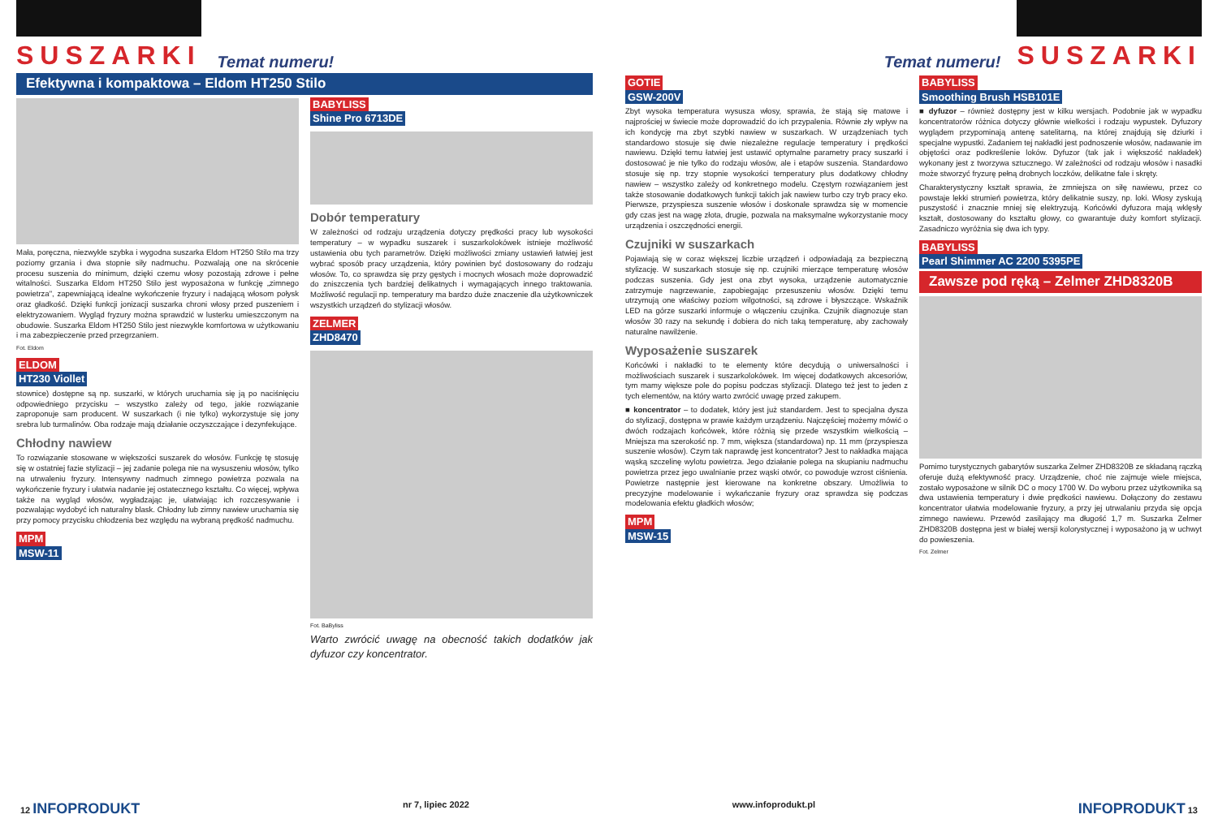SUSZARKI
Temat numeru!
Efektywna i kompaktowa – Eldom HT250 Stilo
Mała, poręczna, niezwykle szybka i wygodna suszarka Eldom HT250 Stilo ma trzy poziomy grzania i dwa stopnie siły nadmuchu. Pozwalają one na skrócenie procesu suszenia do minimum, dzięki czemu włosy pozostają zdrowe i pełne witalności. Suszarka Eldom HT250 Stilo jest wyposażona w funkcję „zimnego powietrza", zapewniającą idealne wykończenie fryzury i nadającą włosom połysk oraz gładkość. Dzięki funkcji jonizacji suszarka chroni włosy przed puszeniem i elektryzowaniem. Wygląd fryzury można sprawdzić w lusterku umieszczonym na obudowie. Suszarka Eldom HT250 Stilo jest niezwykle komfortowa w użytkowaniu i ma zabezpieczenie przed przegrzaniem.
Fot. Eldom
ELDOM HT230 Viollet
stownice) dostępne są np. suszarki, w których uruchamia się ją po naciśnięciu odpowiedniego przycisku – wszystko zależy od tego, jakie rozwiązanie zaproponuje sam producent. W suszarkach (i nie tylko) wykorzystuje się jony srebra lub turmalinów. Oba rodzaje mają działanie oczyszczające i dezynfekujące.
Chłodny nawiew
To rozwiązanie stosowane w większości suszarek do włosów. Funkcję tę stosuję się w ostatniej fazie stylizacji – jej zadanie polega nie na wysuszeniu włosów, tylko na utrwaleniu fryzury. Intensywny nadmuch zimnego powietrza pozwala na wykończenie fryzury i ułatwia nadanie jej ostatecznego kształtu. Co więcej, wpływa także na wygląd włosów, wygładzając je, ułatwiając ich rozczesywanie i pozwalając wydobyć ich naturalny blask. Chłodny lub zimny nawiew uruchamia się przy pomocy przycisku chłodzenia bez względu na wybraną prędkość nadmuchu.
MPM MSW-11
BABYLISS Shine Pro 6713DE
Dobór temperatury
W zależności od rodzaju urządzenia dotyczy prędkości pracy lub wysokości temperatury – w wypadku suszarek i suszarkolokówek istnieje możliwość ustawienia obu tych parametrów. Dzięki możliwości zmiany ustawień łatwiej jest wybrać sposób pracy urządzenia, który powinien być dostosowany do rodzaju włosów. To, co sprawdza się przy gęstych i mocnych włosach może doprowadzić do zniszczenia tych bardziej delikatnych i wymagających innego traktowania. Możliwość regulacji np. temperatury ma bardzo duże znaczenie dla użytkowniczek wszystkich urządzeń do stylizacji włosów.
ZELMER ZHD8470
Fot. BaByliss
Warto zwrócić uwagę na obecność takich dodatków jak dyfuzor czy koncentrator.
Temat numeru!
SUSZARKI
GOTIE GSW-200V
Zbyt wysoka temperatura wysusza włosy, sprawia, że stają się matowe i najprościej w świecie może doprowadzić do ich przypalenia. Równie zły wpływ na ich kondycję ma zbyt szybki nawiew w suszarkach. W urządzeniach tych standardowo stosuje się dwie niezależne regulacje temperatury i prędkości nawiewu. Dzięki temu łatwiej jest ustawić optymalne parametry pracy suszarki i dostosować je nie tylko do rodzaju włosów, ale i etapów suszenia. Standardowo stosuje się np. trzy stopnie wysokości temperatury plus dodatkowy chłodny nawiew – wszystko zależy od konkretnego modelu. Częstym rozwiązaniem jest także stosowanie dodatkowych funkcji takich jak nawiew turbo czy tryb pracy eko. Pierwsze, przyspiesza suszenie włosów i doskonale sprawdza się w momencie gdy czas jest na wagę złota, drugie, pozwala na maksymalne wykorzystanie mocy urządzenia i oszczędności energii.
Czujniki w suszarkach
Pojawiają się w coraz większej liczbie urządzeń i odpowiadają za bezpieczną stylizację. W suszarkach stosuje się np. czujniki mierzące temperaturę włosów podczas suszenia. Gdy jest ona zbyt wysoka, urządzenie automatycznie zatrzymuje nagrzewanie, zapobiegając przesuszeniu włosów. Dzięki temu utrzymują one właściwy poziom wilgotności, są zdrowe i błyszczące. Wskaźnik LED na górze suszarki informuje o włączeniu czujnika. Czujnik diagnozuje stan włosów 30 razy na sekundę i dobiera do nich taką temperaturę, aby zachowały naturalne nawilżenie.
Wyposażenie suszarek
Końcówki i nakładki to te elementy które decydują o uniwersalności i możliwościach suszarek i suszarkolokówek. Im więcej dodatkowych akcesoriów, tym mamy większe pole do popisu podczas stylizacji. Dlatego też jest to jeden z tych elementów, na który warto zwrócić uwagę przed zakupem.
■ koncentrator – to dodatek, który jest już standardem. Jest to specjalna dysza do stylizacji, dostępna w prawie każdym urządzeniu. Najczęściej możemy mówić o dwóch rodzajach końcówek, które różnią się przede wszystkim wielkością – Mniejsza ma szerokość np. 7 mm, większa (standardowa) np. 11 mm (przyspiesza suszenie włosów). Czym tak naprawdę jest koncentrator? Jest to nakładka mająca wąską szczelinę wylotu powietrza. Jego działanie polega na skupianiu nadmuchu powietrza przez jego uwalnianie przez wąski otwór, co powoduje wzrost ciśnienia. Powietrze następnie jest kierowane na konkretne obszary. Umożliwia to precyzyjne modelowanie i wykańczanie fryzury oraz sprawdza się podczas modelowania efektu gładkich włosów;
MPM MSW-15
BABYLISS Smoothing Brush HSB101E
■ dyfuzor – również dostępny jest w kilku wersjach. Podobnie jak w wypadku koncentratorów różnica dotyczy głównie wielkości i rodzaju wypustek. Dyfuzory wyglądem przypominają antenę satelitarną, na której znajdują się dziurki i specjalne wypustki. Zadaniem tej nakładki jest podnoszenie włosów, nadawanie im objętości oraz podkreślenie loków. Dyfuzor (tak jak i większość nakładek) wykonany jest z tworzywa sztucznego. W zależności od rodzaju włosów i nasadki może stworzyć fryzurę pełną drobnych loczków, delikatne fale i skręty.
Charakterystyczny kształt sprawia, że zmniejsza on siłę nawiewu, przez co powstaje lekki strumień powietrza, który delikatnie suszy, np. loki. Włosy zyskują puszystość i znacznie mniej się elektryzują. Końcówki dyfuzora mają wklęsły kształt, dostosowany do kształtu głowy, co gwarantuje duży komfort stylizacji. Zasadniczo wyróżnia się dwa ich typy.
BABYLISS Pearl Shimmer AC 2200 5395PE
Zawsze pod ręką – Zelmer ZHD8320B
Pomimo turystycznych gabarytów suszarka Zelmer ZHD8320B ze składaną rączką oferuje dużą efektywność pracy. Urządzenie, choć nie zajmuje wiele miejsca, zostało wyposażone w silnik DC o mocy 1700 W. Do wyboru przez użytkownika są dwa ustawienia temperatury i dwie prędkości nawiewu. Dołączony do zestawu koncentrator ułatwia modelowanie fryzury, a przy jej utrwalaniu przyda się opcja zimnego nawiewu. Przewód zasilający ma długość 1,7 m. Suszarka Zelmer ZHD8320B dostępna jest w białej wersji kolorystycznej i wyposażono ją w uchwyt do powieszenia.
Fot. Zelmer
12 INFOPRODUKT nr 7, lipiec 2022 www.infoprodukt.pl INFOPRODUKT 13